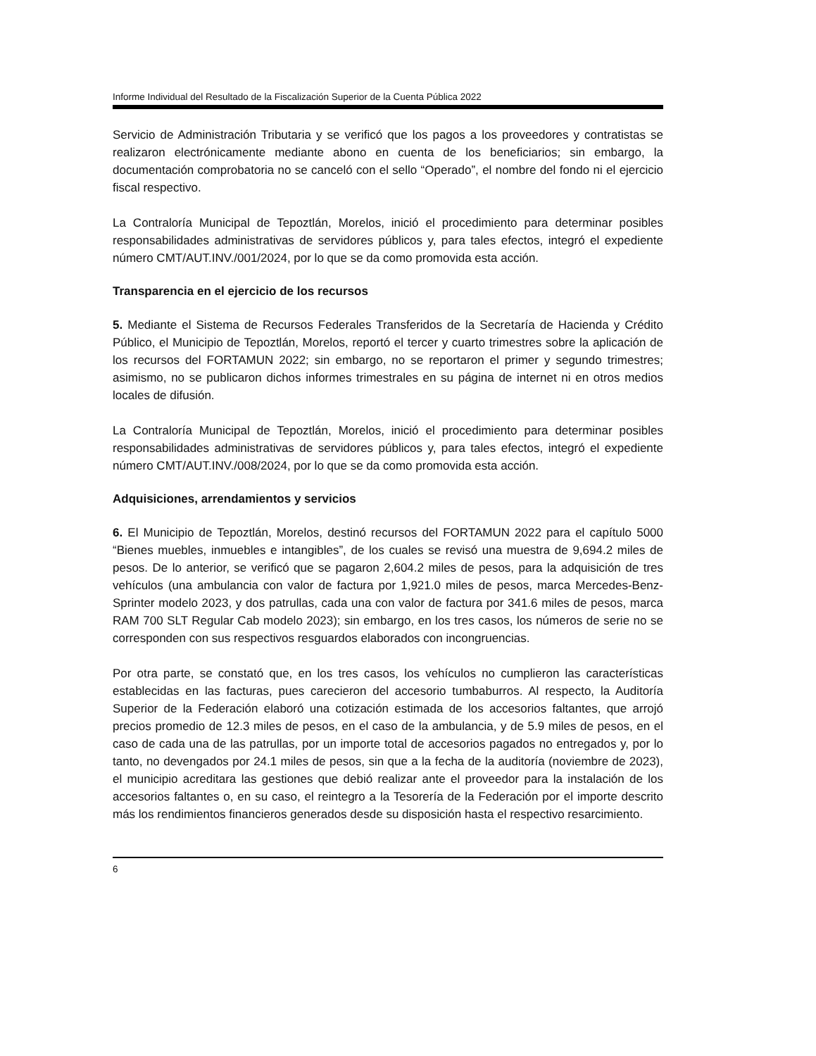Informe Individual del Resultado de la Fiscalización Superior de la Cuenta Pública 2022
Servicio de Administración Tributaria y se verificó que los pagos a los proveedores y contratistas se realizaron electrónicamente mediante abono en cuenta de los beneficiarios; sin embargo, la documentación comprobatoria no se canceló con el sello “Operado”, el nombre del fondo ni el ejercicio fiscal respectivo.
La Contraloría Municipal de Tepoztlán, Morelos, inició el procedimiento para determinar posibles responsabilidades administrativas de servidores públicos y, para tales efectos, integró el expediente número CMT/AUT.INV./001/2024, por lo que se da como promovida esta acción.
Transparencia en el ejercicio de los recursos
5. Mediante el Sistema de Recursos Federales Transferidos de la Secretaría de Hacienda y Crédito Público, el Municipio de Tepoztlán, Morelos, reportó el tercer y cuarto trimestres sobre la aplicación de los recursos del FORTAMUN 2022; sin embargo, no se reportaron el primer y segundo trimestres; asimismo, no se publicaron dichos informes trimestrales en su página de internet ni en otros medios locales de difusión.
La Contraloría Municipal de Tepoztlán, Morelos, inició el procedimiento para determinar posibles responsabilidades administrativas de servidores públicos y, para tales efectos, integró el expediente número CMT/AUT.INV./008/2024, por lo que se da como promovida esta acción.
Adquisiciones, arrendamientos y servicios
6. El Municipio de Tepoztlán, Morelos, destinó recursos del FORTAMUN 2022 para el capítulo 5000 “Bienes muebles, inmuebles e intangibles”, de los cuales se revisó una muestra de 9,694.2 miles de pesos. De lo anterior, se verificó que se pagaron 2,604.2 miles de pesos, para la adquisición de tres vehículos (una ambulancia con valor de factura por 1,921.0 miles de pesos, marca Mercedes-Benz-Sprinter modelo 2023, y dos patrullas, cada una con valor de factura por 341.6 miles de pesos, marca RAM 700 SLT Regular Cab modelo 2023); sin embargo, en los tres casos, los números de serie no se corresponden con sus respectivos resguardos elaborados con incongruencias.
Por otra parte, se constató que, en los tres casos, los vehículos no cumplieron las características establecidas en las facturas, pues carecieron del accesorio tumbaburros. Al respecto, la Auditoría Superior de la Federación elaboró una cotización estimada de los accesorios faltantes, que arrojó precios promedio de 12.3 miles de pesos, en el caso de la ambulancia, y de 5.9 miles de pesos, en el caso de cada una de las patrullas, por un importe total de accesorios pagados no entregados y, por lo tanto, no devengados por 24.1 miles de pesos, sin que a la fecha de la auditoría (noviembre de 2023), el municipio acreditara las gestiones que debió realizar ante el proveedor para la instalación de los accesorios faltantes o, en su caso, el reintegro a la Tesorería de la Federación por el importe descrito más los rendimientos financieros generados desde su disposición hasta el respectivo resarcimiento.
6